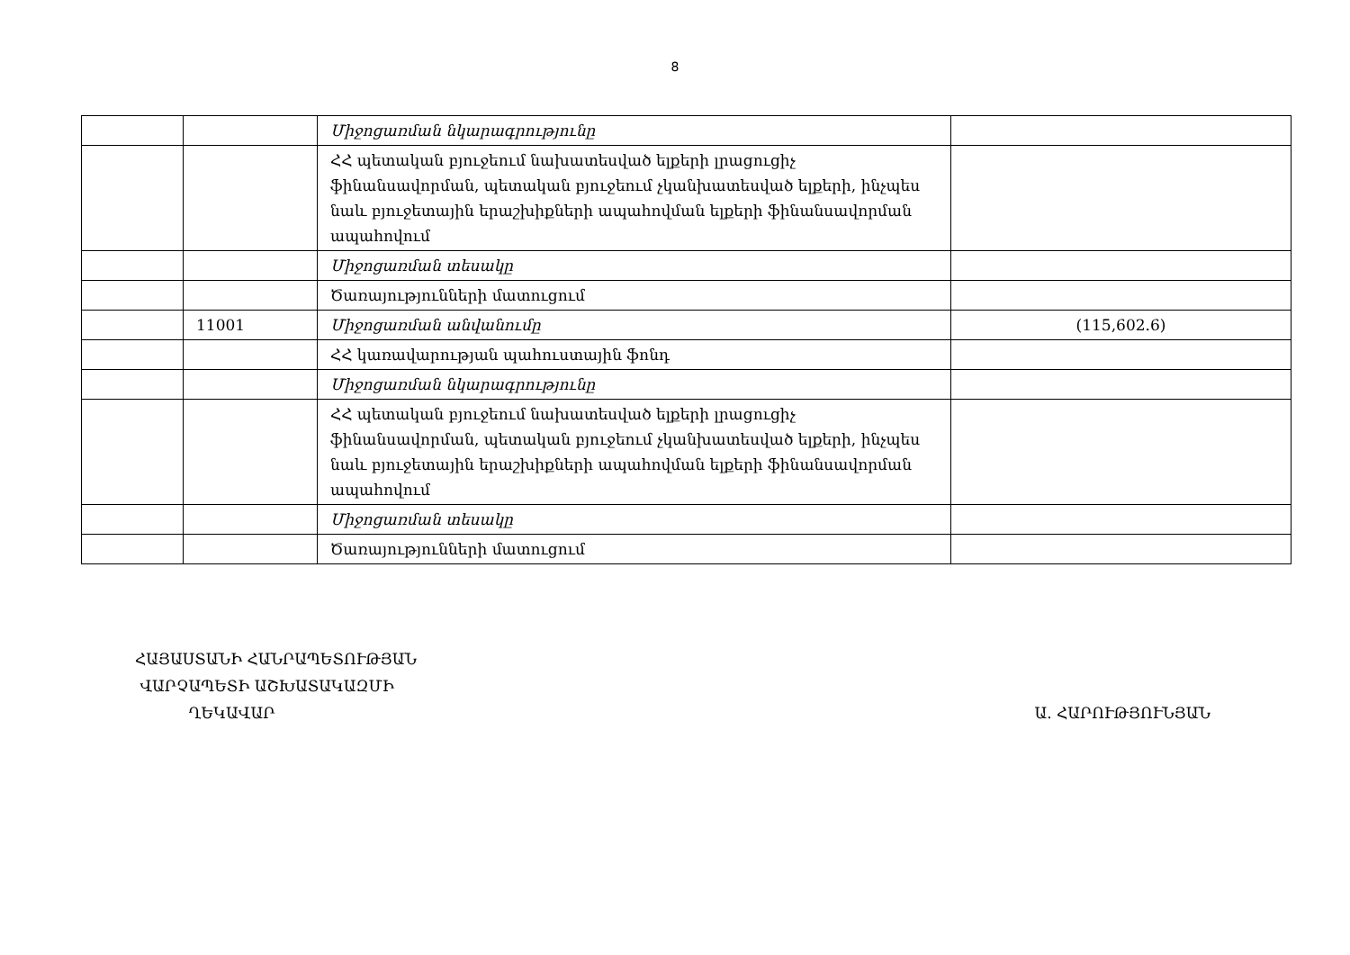8
| | | Միջոցառման նկարագրությունը | |
| | | ՀՀ պետական բյուջեում նախատեսված ելքերի լրացուցիչ ֆինանսավորման, պետական բյուջեում չկանխատեսված ելքերի, ինչպես նաև բյուջետային երաշխիքների ապահովման ելքերի ֆինանսավորման ապահովում | |
| | | Միջոցառման տեսակը | |
| | | Ծառայությունների մատուցում | |
| | 11001 | Միջոցառման անվանումը | (115,602.6) |
| | | ՀՀ կառավարության պահուստային ֆոնդ | |
| | | Միջոցառման նկարագրությունը | |
| | | ՀՀ պետական բյուջեում նախատեսված ելքերի լրացուցիչ ֆինանսավորման, պետական բյուջեում չկանխատեսված ելքերի, ինչպես նաև բյուջետային երաշխիքների ապահովման ելքերի ֆինանսավորման ապահովում | |
| | | Միջոցառման տեսակը | |
| | | Ծառայությունների մատուցում | |
ՀԱՅԱՍՏԱՆԻ ՀԱՆՐԱՊԵՏՈՒԹՅԱՆ
ՎԱՐՉԱՊԵՏԻ ԱՇԽԱՏԱԿԱԶՄԻ
ՂԵԿԱՎԱՐ
Ա. ՀԱՐՈՒԹՅՈՒՆՅԱՆ